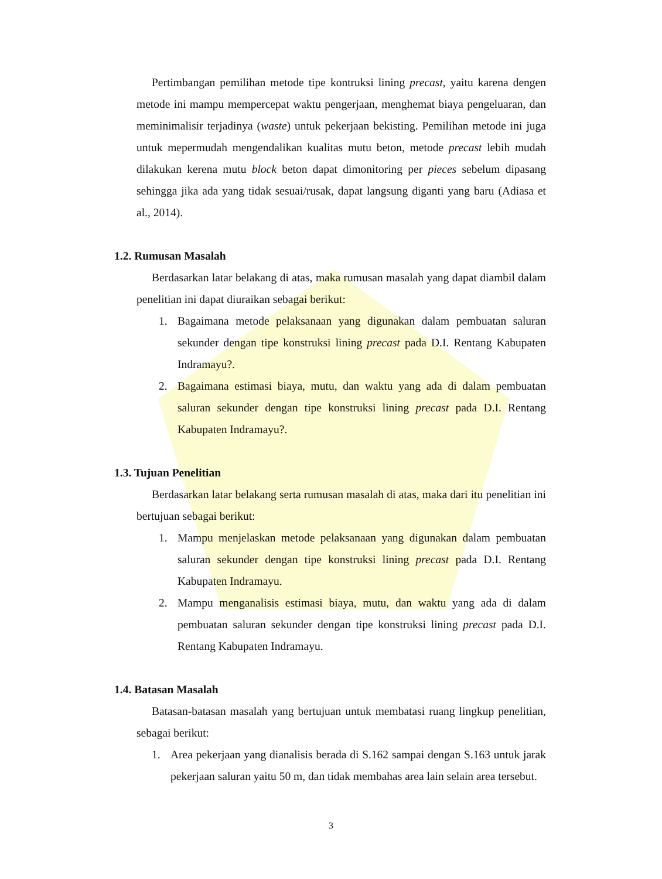Pertimbangan pemilihan metode tipe kontruksi lining precast, yaitu karena dengen metode ini mampu mempercepat waktu pengerjaan, menghemat biaya pengeluaran, dan meminimalisir terjadinya (waste) untuk pekerjaan bekisting. Pemilihan metode ini juga untuk mepermudah mengendalikan kualitas mutu beton, metode precast lebih mudah dilakukan kerena mutu block beton dapat dimonitoring per pieces sebelum dipasang sehingga jika ada yang tidak sesuai/rusak, dapat langsung diganti yang baru (Adiasa et al., 2014).
1.2. Rumusan Masalah
Berdasarkan latar belakang di atas, maka rumusan masalah yang dapat diambil dalam penelitian ini dapat diuraikan sebagai berikut:
1. Bagaimana metode pelaksanaan yang digunakan dalam pembuatan saluran sekunder dengan tipe konstruksi lining precast pada D.I. Rentang Kabupaten Indramayu?.
2. Bagaimana estimasi biaya, mutu, dan waktu yang ada di dalam pembuatan saluran sekunder dengan tipe konstruksi lining precast pada D.I. Rentang Kabupaten Indramayu?.
1.3. Tujuan Penelitian
Berdasarkan latar belakang serta rumusan masalah di atas, maka dari itu penelitian ini bertujuan sebagai berikut:
1. Mampu menjelaskan metode pelaksanaan yang digunakan dalam pembuatan saluran sekunder dengan tipe konstruksi lining precast pada D.I. Rentang Kabupaten Indramayu.
2. Mampu menganalisis estimasi biaya, mutu, dan waktu yang ada di dalam pembuatan saluran sekunder dengan tipe konstruksi lining precast pada D.I. Rentang Kabupaten Indramayu.
1.4. Batasan Masalah
Batasan-batasan masalah yang bertujuan untuk membatasi ruang lingkup penelitian, sebagai berikut:
1. Area pekerjaan yang dianalisis berada di S.162 sampai dengan S.163 untuk jarak pekerjaan saluran yaitu 50 m, dan tidak membahas area lain selain area tersebut.
3